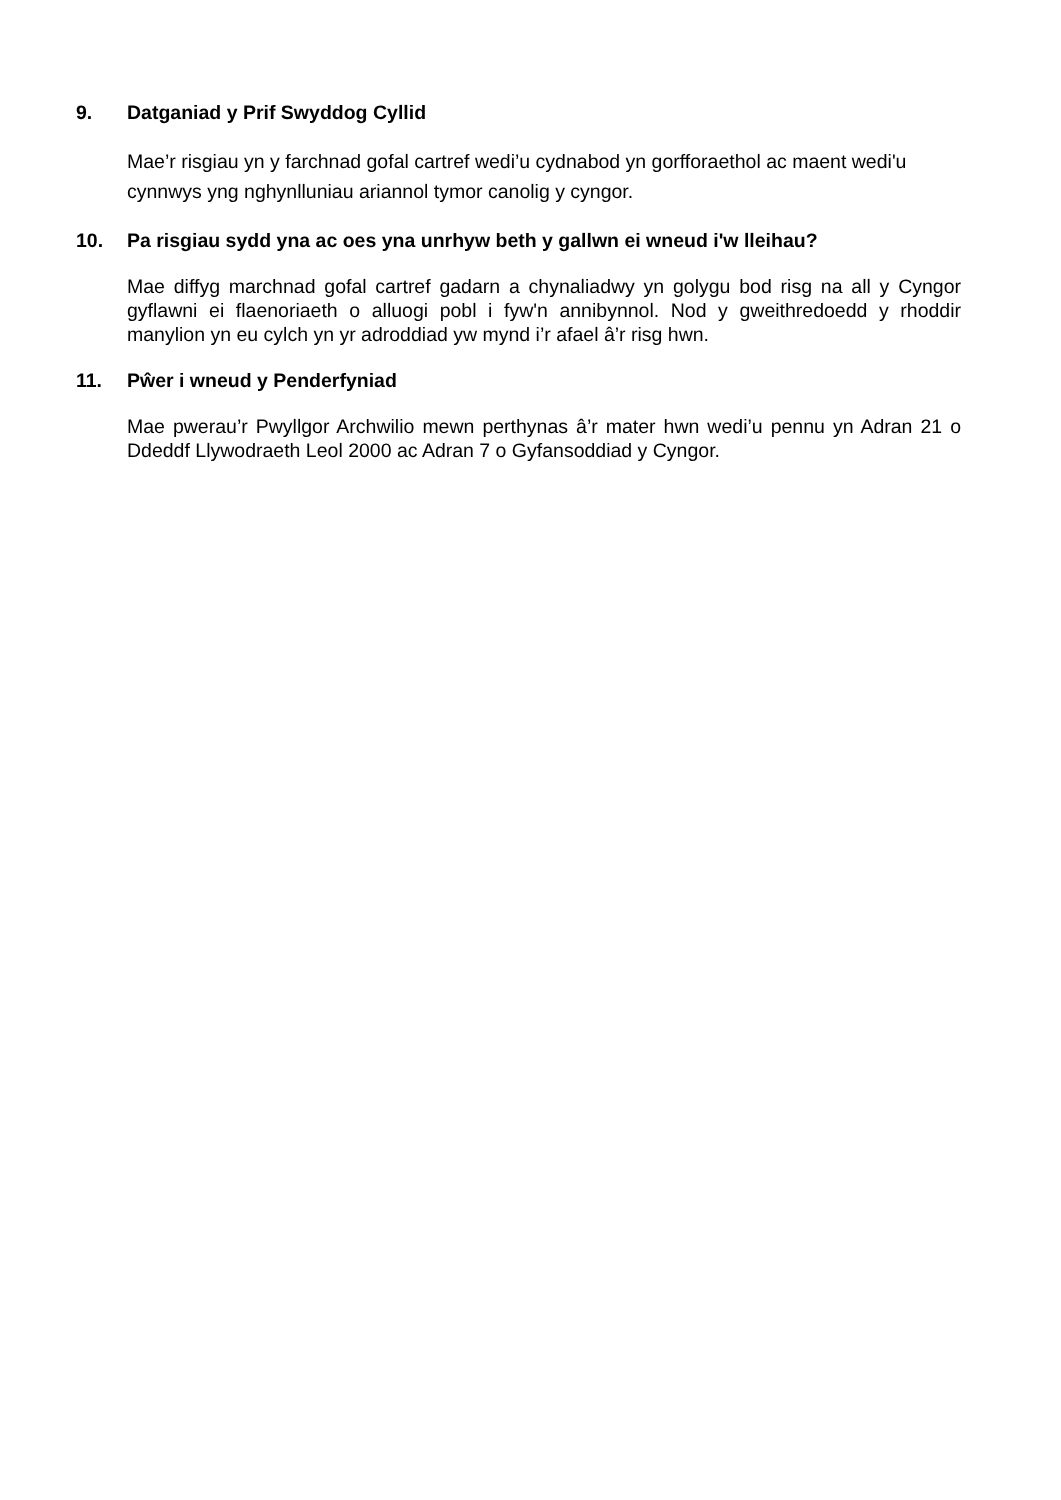9. Datganiad y Prif Swyddog Cyllid
Mae’r risgiau yn y farchnad gofal cartref wedi’u cydnabod yn gorfforaethol ac maent wedi'u cynnwys yng nghynlluniau ariannol tymor canolig y cyngor.
10. Pa risgiau sydd yna ac oes yna unrhyw beth y gallwn ei wneud i'w lleihau?
Mae diffyg marchnad gofal cartref gadarn a chynaliadwy yn golygu bod risg na all y Cyngor gyflawni ei flaenoriaeth o alluogi pobl i fyw'n annibynnol. Nod y gweithredoedd y rhoddir manylion yn eu cylch yn yr adroddiad yw mynd i’r afael â’r risg hwn.
11. Pŵer i wneud y Penderfyniad
Mae pwerau’r Pwyllgor Archwilio mewn perthynas â’r mater hwn wedi’u pennu yn Adran 21 o Ddeddf Llywodraeth Leol 2000 ac Adran 7 o Gyfansoddiad y Cyngor.